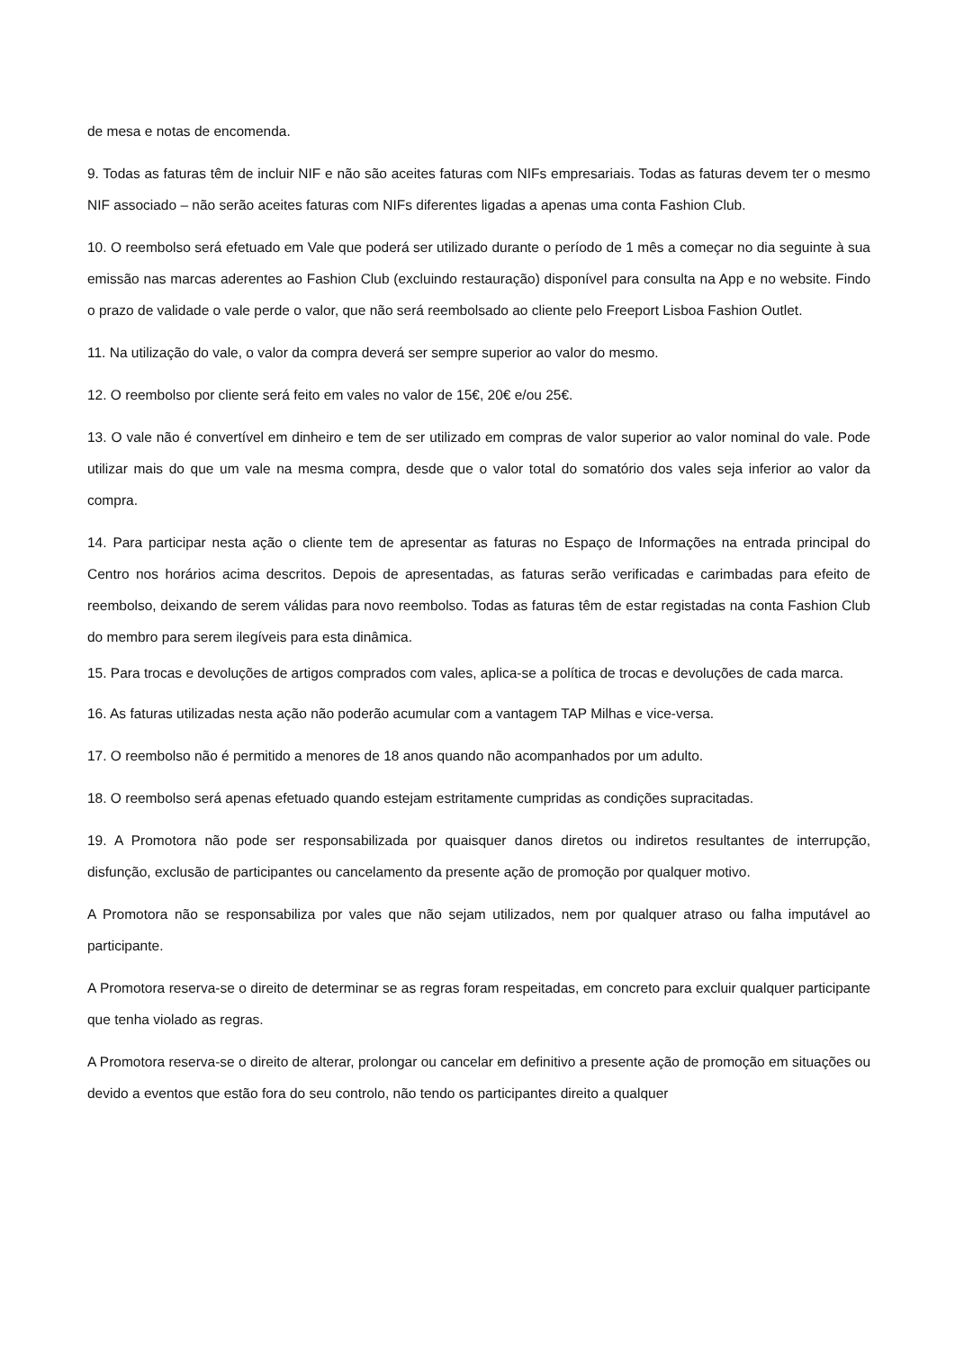de mesa e notas de encomenda.
9. Todas as faturas têm de incluir NIF e não são aceites faturas com NIFs empresariais. Todas as faturas devem ter o mesmo NIF associado – não serão aceites faturas com NIFs diferentes ligadas a apenas uma conta Fashion Club.
10. O reembolso será efetuado em Vale que poderá ser utilizado durante o período de 1 mês a começar no dia seguinte à sua emissão nas marcas aderentes ao Fashion Club (excluindo restauração) disponível para consulta na App e no website. Findo o prazo de validade o vale perde o valor, que não será reembolsado ao cliente pelo Freeport Lisboa Fashion Outlet.
11. Na utilização do vale, o valor da compra deverá ser sempre superior ao valor do mesmo.
12. O reembolso por cliente será feito em vales no valor de 15€, 20€ e/ou 25€.
13. O vale não é convertível em dinheiro e tem de ser utilizado em compras de valor superior ao valor nominal do vale. Pode utilizar mais do que um vale na mesma compra, desde que o valor total do somatório dos vales seja inferior ao valor da compra.
14. Para participar nesta ação o cliente tem de apresentar as faturas no Espaço de Informações na entrada principal do Centro nos horários acima descritos. Depois de apresentadas, as faturas serão verificadas e carimbadas para efeito de reembolso, deixando de serem válidas para novo reembolso. Todas as faturas têm de estar registadas na conta Fashion Club do membro para serem ilegíveis para esta dinâmica.
15. Para trocas e devoluções de artigos comprados com vales, aplica-se a política de trocas e devoluções de cada marca.
16. As faturas utilizadas nesta ação não poderão acumular com a vantagem TAP Milhas e vice-versa.
17. O reembolso não é permitido a menores de 18 anos quando não acompanhados por um adulto.
18. O reembolso será apenas efetuado quando estejam estritamente cumpridas as condições supracitadas.
19. A Promotora não pode ser responsabilizada por quaisquer danos diretos ou indiretos resultantes de interrupção, disfunção, exclusão de participantes ou cancelamento da presente ação de promoção por qualquer motivo.
A Promotora não se responsabiliza por vales que não sejam utilizados, nem por qualquer atraso ou falha imputável ao participante.
A Promotora reserva-se o direito de determinar se as regras foram respeitadas, em concreto para excluir qualquer participante que tenha violado as regras.
A Promotora reserva-se o direito de alterar, prolongar ou cancelar em definitivo a presente ação de promoção em situações ou devido a eventos que estão fora do seu controlo, não tendo os participantes direito a qualquer